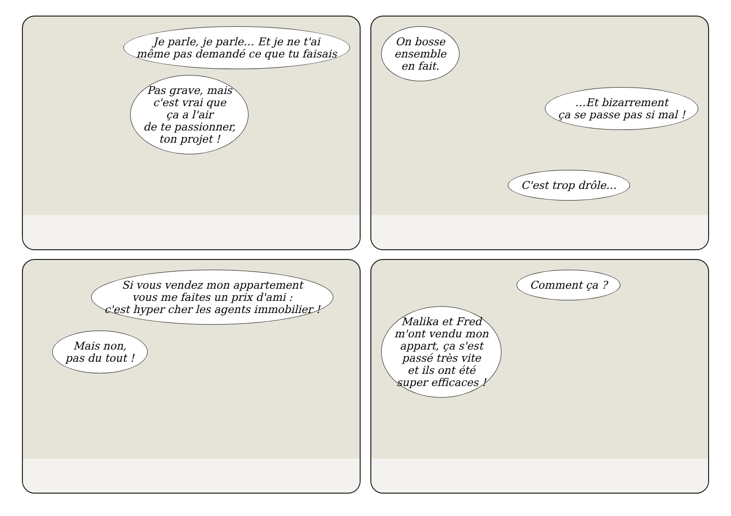Je parle, je parle… Et je ne t'ai
même pas demandé ce que tu faisais
Pas grave, mais
c'est vrai que
ça a l'air
de te passionner,
ton projet !
On bosse
ensemble
en fait.
…Et bizarrement
ça se passe pas si mal !
C'est trop drôle…
Si vous vendez mon appartement
vous me faites un prix d'ami :
c'est hyper cher les agents immobilier !
Mais non,
pas du tout !
Comment ça ?
Malika et Fred
m'ont vendu mon
appart, ça s'est
passé très vite
et ils ont été
super efficaces !